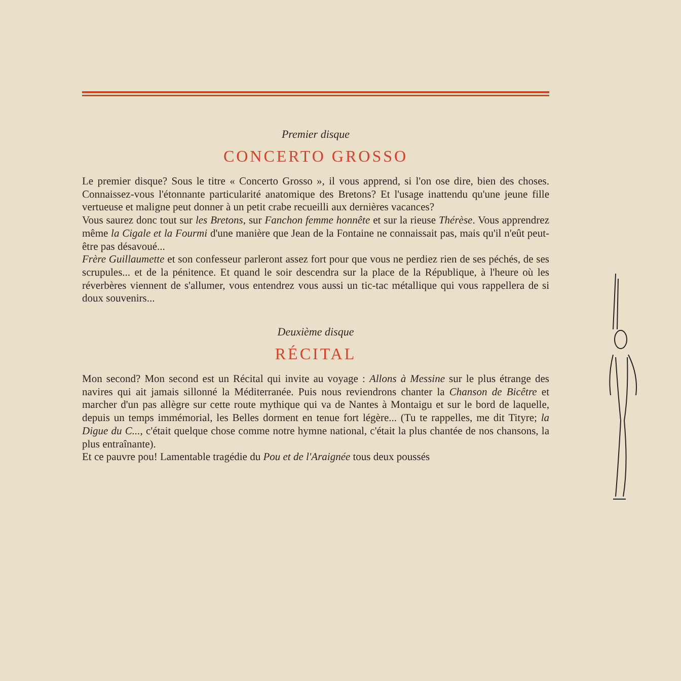Premier disque
CONCERTO GROSSO
Le premier disque? Sous le titre « Concerto Grosso », il vous apprend, si l'on ose dire, bien des choses. Connaissez-vous l'étonnante particularité anatomique des Bretons? Et l'usage inattendu qu'une jeune fille vertueuse et maligne peut donner à un petit crabe recueilli aux dernières vacances?
Vous saurez donc tout sur les Bretons, sur Fanchon femme honnête et sur la rieuse Thérèse. Vous apprendrez même la Cigale et la Fourmi d'une manière que Jean de la Fontaine ne connaissait pas, mais qu'il n'eût peut-être pas désavoué...
Frère Guillaumette et son confesseur parleront assez fort pour que vous ne perdiez rien de ses péchés, de ses scrupules... et de la pénitence. Et quand le soir descendra sur la place de la République, à l'heure où les réverbères viennent de s'allumer, vous entendrez vous aussi un tic-tac métallique qui vous rappellera de si doux souvenirs...
Deuxième disque
RÉCITAL
Mon second? Mon second est un Récital qui invite au voyage : Allons à Messine sur le plus étrange des navires qui ait jamais sillonné la Méditerranée. Puis nous reviendrons chanter la Chanson de Bicêtre et marcher d'un pas allègre sur cette route mythique qui va de Nantes à Montaigu et sur le bord de laquelle, depuis un temps immémorial, les Belles dorment en tenue fort légère... (Tu te rappelles, me dit Tityre; la Digue du C..., c'était quelque chose comme notre hymne national, c'était la plus chantée de nos chansons, la plus entraînante).
Et ce pauvre pou! Lamentable tragédie du Pou et de l'Araignée tous deux poussés